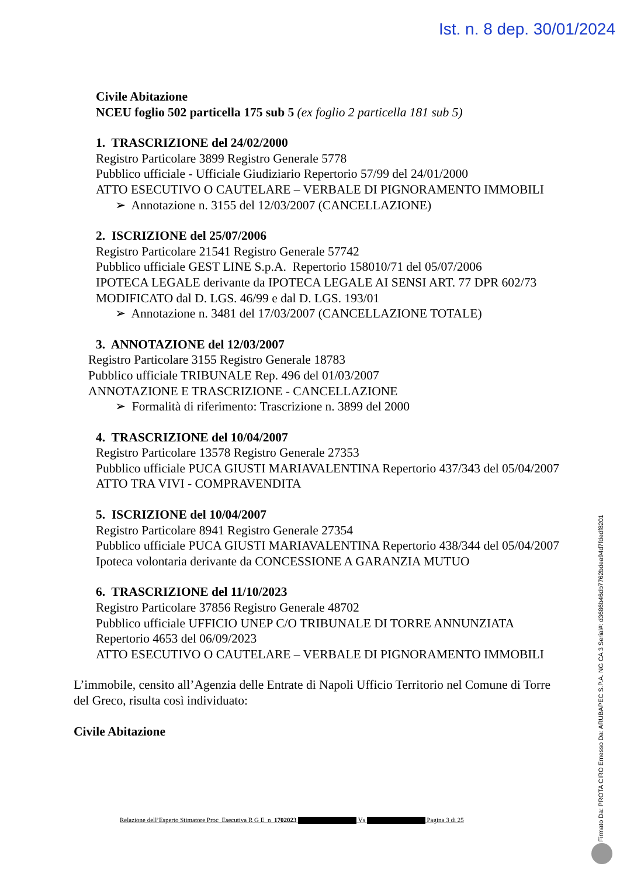Ist. n. 8 dep. 30/01/2024
Civile Abitazione
NCEU foglio 502 particella 175 sub 5 (ex foglio 2 particella 181 sub 5)
1. TRASCRIZIONE del 24/02/2000
Registro Particolare 3899 Registro Generale 5778
Pubblico ufficiale - Ufficiale Giudiziario Repertorio 57/99 del 24/01/2000
ATTO ESECUTIVO O CAUTELARE – VERBALE DI PIGNORAMENTO IMMOBILI
➢ Annotazione n. 3155 del 12/03/2007 (CANCELLAZIONE)
2. ISCRIZIONE del 25/07/2006
Registro Particolare 21541 Registro Generale 57742
Pubblico ufficiale GEST LINE S.p.A. Repertorio 158010/71 del 05/07/2006
IPOTECA LEGALE derivante da IPOTECA LEGALE AI SENSI ART. 77 DPR 602/73 MODIFICATO dal D. LGS. 46/99 e dal D. LGS. 193/01
➢ Annotazione n. 3481 del 17/03/2007 (CANCELLAZIONE TOTALE)
3. ANNOTAZIONE del 12/03/2007
Registro Particolare 3155 Registro Generale 18783
Pubblico ufficiale TRIBUNALE Rep. 496 del 01/03/2007
ANNOTAZIONE E TRASCRIZIONE - CANCELLAZIONE
➢ Formalità di riferimento: Trascrizione n. 3899 del 2000
4. TRASCRIZIONE del 10/04/2007
Registro Particolare 13578 Registro Generale 27353
Pubblico ufficiale PUCA GIUSTI MARIAVALENTINA Repertorio 437/343 del 05/04/2007
ATTO TRA VIVI - COMPRAVENDITA
5. ISCRIZIONE del 10/04/2007
Registro Particolare 8941 Registro Generale 27354
Pubblico ufficiale PUCA GIUSTI MARIAVALENTINA Repertorio 438/344 del 05/04/2007
Ipoteca volontaria derivante da CONCESSIONE A GARANZIA MUTUO
6. TRASCRIZIONE del 11/10/2023
Registro Particolare 37856 Registro Generale 48702
Pubblico ufficiale UFFICIO UNEP C/O TRIBUNALE DI TORRE ANNUNZIATA Repertorio 4653 del 06/09/2023
ATTO ESECUTIVO O CAUTELARE – VERBALE DI PIGNORAMENTO IMMOBILI
L’immobile, censito all’Agenzia delle Entrate di Napoli Ufficio Territorio nel Comune di Torre del Greco, risulta così individuato:
Civile Abitazione
Relazione dell’Esperto Stimatore Proc Esecutiva R G E n 1702023 Vs Pagina 3 di 25
Firmato Da: PROTA CIRO Emesso Da: ARUBAPEC S.P.A. NG CA 3 Serial#: d3686b46db7762bdea94d7fdedf8201